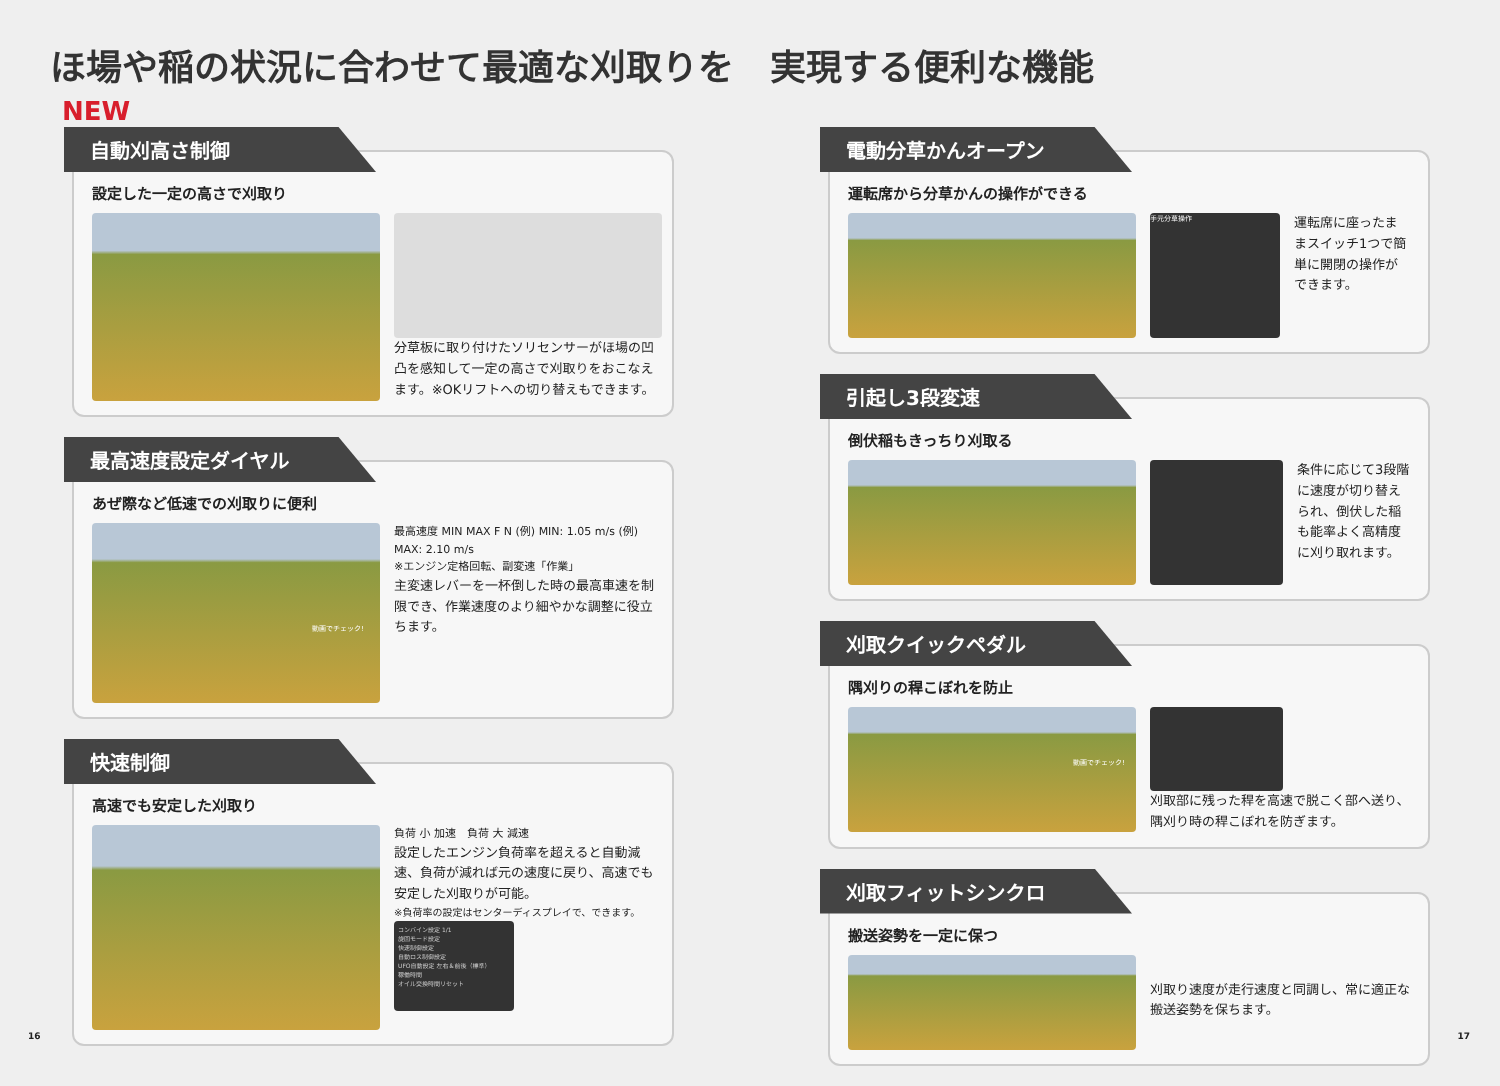ほ場や稲の状況に合わせて最適な刈取りを　実現する便利な機能
NEW
自動刈高さ制御
設定した一定の高さで刈取り
分草板に取り付けたソリセンサーがほ場の凹凸を感知して一定の高さで刈取りをおこなえます。※OKリフトへの切り替えもできます。
最高速度設定ダイヤル
あぜ際など低速での刈取りに便利
動画でチェック!
最高速度 MIN MAX F N (例) MIN: 1.05 m/s (例) MAX: 2.10 m/s
※エンジン定格回転、副変速「作業」
主変速レバーを一杯倒した時の最高車速を制限でき、作業速度のより細やかな調整に役立ちます。
快速制御
高速でも安定した刈取り
負荷 小 加速　負荷 大 減速
設定したエンジン負荷率を超えると自動減速、負荷が減れば元の速度に戻り、高速でも安定した刈取りが可能。
※負荷率の設定はセンターディスプレイで、できます。
コンバイン設定 1/1
旋回モード設定
快速制御設定
自動ロス制御設定
UFO自動設定 左右＆前後（標準）
稼働時間
オイル交換時間リセット
電動分草かんオープン
運転席から分草かんの操作ができる
手元分草操作
運転席に座ったままスイッチ1つで簡単に開閉の操作ができます。
引起し3段変速
倒伏稲もきっちり刈取る
条件に応じて3段階に速度が切り替えられ、倒伏した稲も能率よく高精度に刈り取れます。
刈取クイックペダル
隅刈りの稈こぼれを防止
動画でチェック!
刈取部に残った稈を高速で脱こく部へ送り、隅刈り時の稈こぼれを防ぎます。
刈取フィットシンクロ
搬送姿勢を一定に保つ
刈取り速度が走行速度と同調し、常に適正な搬送姿勢を保ちます。
16 17